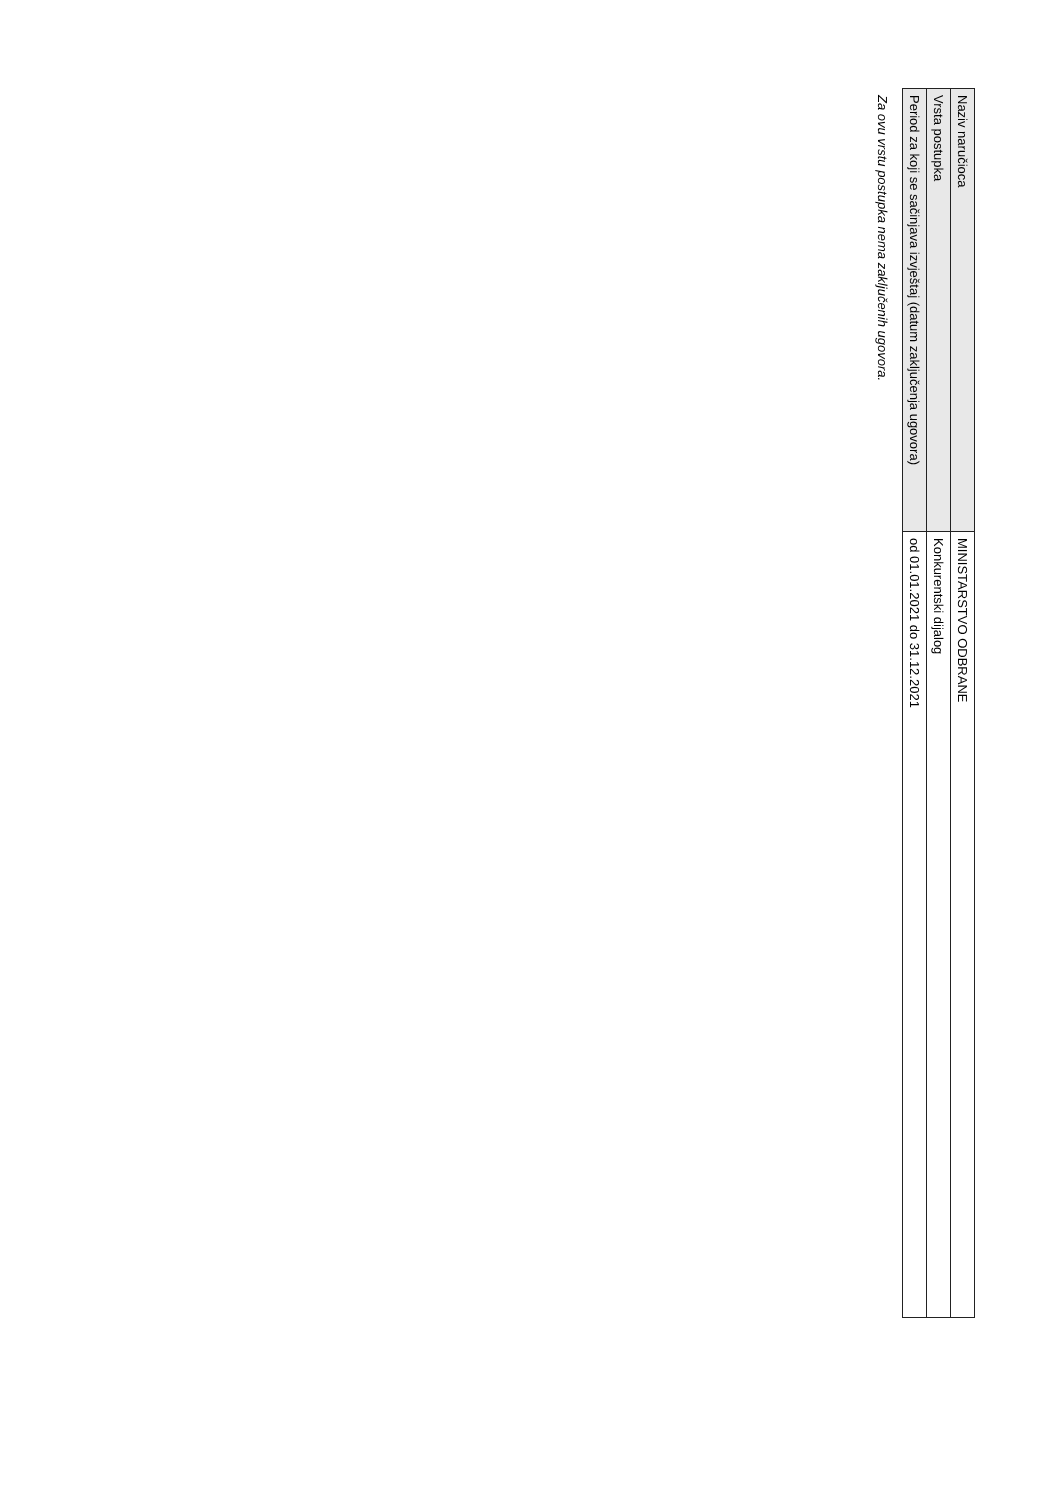| Naziv naručioca | MINISTARSTVO ODBRANE |
| Vrsta postupka | Konkurentski dijalog |
| Period za koji se sačinjava izvještaj (datum zaključenja ugovora) | od 01.01.2021 do 31.12.2021 |
Za ovu vrstu postupka nema zaključenih ugovora.